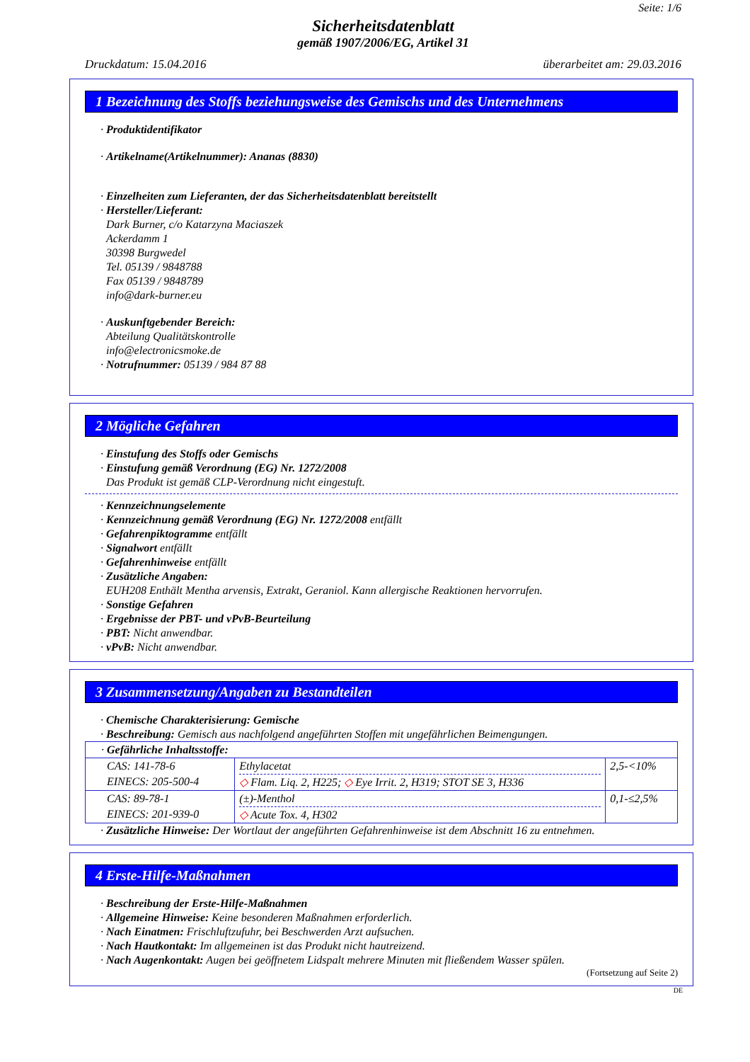Seite: 1/6
Sicherheitsdatenblatt
gemäß 1907/2006/EG, Artikel 31
Druckdatum: 15.04.2016 überarbeitet am: 29.03.2016
1 Bezeichnung des Stoffs beziehungsweise des Gemischs und des Unternehmens
· Produktidentifikator
· Artikelname(Artikelnummer): Ananas (8830)
· Einzelheiten zum Lieferanten, der das Sicherheitsdatenblatt bereitstellt
· Hersteller/Lieferant:
Dark Burner, c/o Katarzyna Maciaszek
Ackerdamm 1
30398 Burgwedel
Tel. 05139 / 9848788
Fax 05139 / 9848789
info@dark-burner.eu
· Auskunftgebender Bereich:
Abteilung Qualitätskontrolle
info@electronicsmoke.de
· Notrufnummer: 05139 / 984 87 88
2 Mögliche Gefahren
· Einstufung des Stoffs oder Gemischs
· Einstufung gemäß Verordnung (EG) Nr. 1272/2008
Das Produkt ist gemäß CLP-Verordnung nicht eingestuft.
· Kennzeichnungselemente
· Kennzeichnung gemäß Verordnung (EG) Nr. 1272/2008 entfällt
· Gefahrenpiktogramme entfällt
· Signalwort entfällt
· Gefahrenhinweise entfällt
· Zusätzliche Angaben:
EUH208 Enthält Mentha arvensis, Extrakt, Geraniol. Kann allergische Reaktionen hervorrufen.
· Sonstige Gefahren
· Ergebnisse der PBT- und vPvB-Beurteilung
· PBT: Nicht anwendbar.
· vPvB: Nicht anwendbar.
3 Zusammensetzung/Angaben zu Bestandteilen
· Chemische Charakterisierung: Gemische
· Beschreibung: Gemisch aus nachfolgend angeführten Stoffen mit ungefährlichen Beimengungen.
| · Gefährliche Inhaltsstoffe: | | |
| CAS: 141-78-6 EINECS: 205-500-4 | Ethylacetat ◇ Flam. Liq. 2, H225; ◇ Eye Irrit. 2, H319; STOT SE 3, H336 | 2,5-<10% |
| CAS: 89-78-1 EINECS: 201-939-0 | (±)-Menthol ◇ Acute Tox. 4, H302 | 0,1-≤2,5% |
· Zusätzliche Hinweise: Der Wortlaut der angeführten Gefahrenhinweise ist dem Abschnitt 16 zu entnehmen.
4 Erste-Hilfe-Maßnahmen
· Beschreibung der Erste-Hilfe-Maßnahmen
· Allgemeine Hinweise: Keine besonderen Maßnahmen erforderlich.
· Nach Einatmen: Frischluftzufuhr, bei Beschwerden Arzt aufsuchen.
· Nach Hautkontakt: Im allgemeinen ist das Produkt nicht hautreizend.
· Nach Augenkontakt: Augen bei geöffnetem Lidspalt mehrere Minuten mit fließendem Wasser spülen.
(Fortsetzung auf Seite 2)
DE